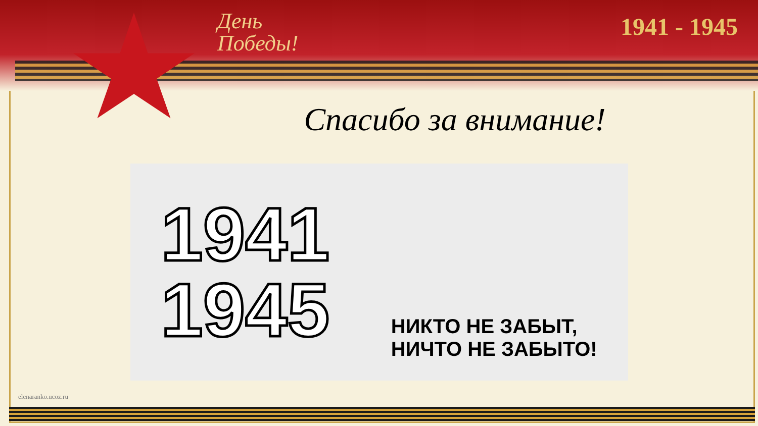День
Победы!
1941 - 1945
Спасибо за внимание!
1941
1945
НИКТО НЕ ЗАБЫТ,
НИЧТО НЕ ЗАБЫТО!
elenaranko.ucoz.ru